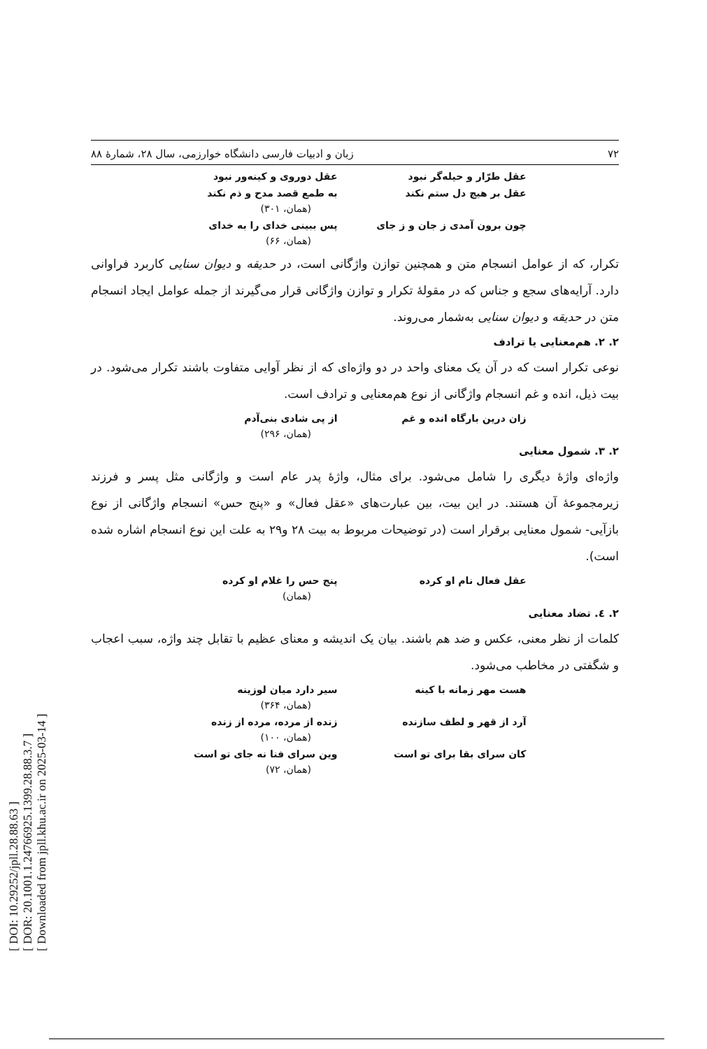[ DOI: 10.29252/jpll.28.88.63 ]
[ DOR: 20.1001.1.24766925.1399.28.88.3.7 ]
[ Downloaded from jpll.khu.ac.ir on 2025-03-14 ]
۷۲ زبان و ادبیات فارسی دانشگاه خوارزمی، سال ۲۸، شمارۀ ۸۸
عقل طرّار و حیله‌گر نبود عقل دوروی و کینه‌ور نبود
عقل بر هیچ دل ستم نکند به طمع قصد مدح و ذم نکند
(همان، ۳۰۱)
چون برون آمدی ز جان و ز جای پس ببینی خدای را به خدای
(همان، ۶۶)
تکرار، که از عوامل انسجام متن و همچنین توازن واژگانی است، در حدیقه و دیوان سنایی کاربرد فراوانی دارد. آرایه‌های سجع و جناس که در مقولۀ تکرار و توازن واژگانی قرار می‌گیرند از جمله عوامل ایجاد انسجام متن در حدیقه و دیوان سنایی به‌شمار می‌روند.
۲. ۲. هم‌معنایی یا ترادف
نوعی تکرار است که در آن یک معنای واحد در دو واژه‌ای که از نظر آوایی متفاوت باشند تکرار می‌شود. در بیت ذیل، انده و غم انسجام واژگانی از نوع هم‌معنایی و ترادف است.
زان درین بارگاه انده و غم از پی شادی بنی‌آدم
(همان، ۲۹۶)
۲. ۳. شمول معنایی
واژه‌ای واژۀ دیگری را شامل می‌شود. برای مثال، واژۀ پدر عام است و واژگانی مثل پسر و فرزند زیرمجموعۀ آن هستند. در این بیت، بین عبارت‌های «عقل فعال» و «پنج حس» انسجام واژگانی از نوع بازآیی- شمول معنایی برقرار است (در توضیحات مربوط به بیت ۲۸ و۲۹ به علت این نوع انسجام اشاره شده است).
عقل فعال نام او کرده پنج حس را غلام او کرده
(همان)
۲. ٤. تضاد معنایی
کلمات از نظر معنی، عکس و ضد هم باشند. بیان یک اندیشه و معنای عظیم با تقابل چند واژه، سبب اعجاب و شگفتی در مخاطب می‌شود.
هست مهر زمانه با کینه سیر دارد میان لوزینه
(همان، ۳۶۴)
آرد از قهر و لطف سازنده زنده از مرده، مرده از زنده
(همان، ۱۰۰)
کان سرای بقا برای تو است وین سرای فنا نه جای تو است
(همان، ۷۲)